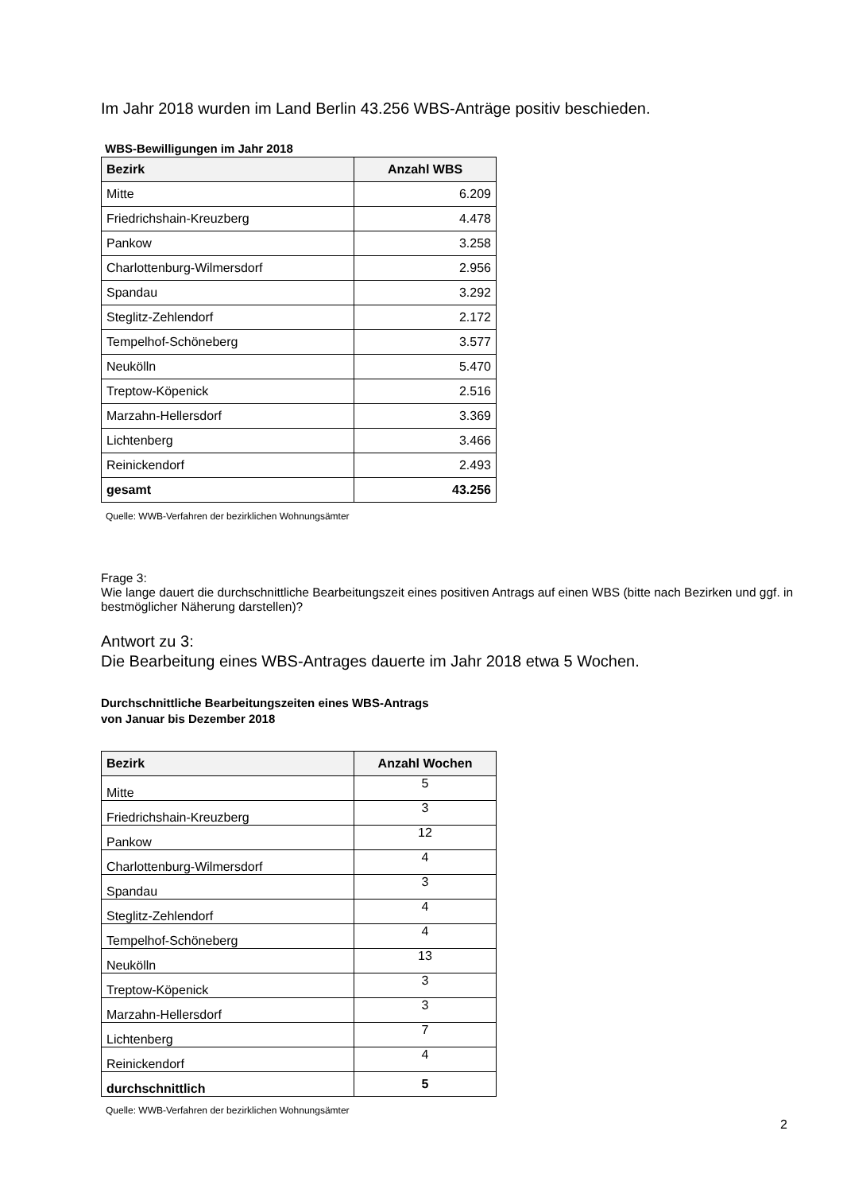Im Jahr 2018 wurden im Land Berlin 43.256 WBS-Anträge positiv beschieden.
WBS-Bewilligungen im Jahr 2018
| Bezirk | Anzahl WBS |
| --- | --- |
| Mitte | 6.209 |
| Friedrichshain-Kreuzberg | 4.478 |
| Pankow | 3.258 |
| Charlottenburg-Wilmersdorf | 2.956 |
| Spandau | 3.292 |
| Steglitz-Zehlendorf | 2.172 |
| Tempelhof-Schöneberg | 3.577 |
| Neukölln | 5.470 |
| Treptow-Köpenick | 2.516 |
| Marzahn-Hellersdorf | 3.369 |
| Lichtenberg | 3.466 |
| Reinickendorf | 2.493 |
| gesamt | 43.256 |
Quelle: WWB-Verfahren der bezirklichen Wohnungsämter
Frage 3:
Wie lange dauert die durchschnittliche Bearbeitungszeit eines positiven Antrags auf einen WBS (bitte nach Bezirken und ggf. in bestmöglicher Näherung darstellen)?
Antwort zu 3:
Die Bearbeitung eines WBS-Antrages dauerte im Jahr 2018 etwa 5 Wochen.
Durchschnittliche Bearbeitungszeiten eines WBS-Antrags
von Januar bis Dezember 2018
| Bezirk | Anzahl Wochen |
| --- | --- |
| Mitte | 5 |
| Friedrichshain-Kreuzberg | 3 |
| Pankow | 12 |
| Charlottenburg-Wilmersdorf | 4 |
| Spandau | 3 |
| Steglitz-Zehlendorf | 4 |
| Tempelhof-Schöneberg | 4 |
| Neukölln | 13 |
| Treptow-Köpenick | 3 |
| Marzahn-Hellersdorf | 3 |
| Lichtenberg | 7 |
| Reinickendorf | 4 |
| durchschnittlich | 5 |
Quelle: WWB-Verfahren der bezirklichen Wohnungsämter
2